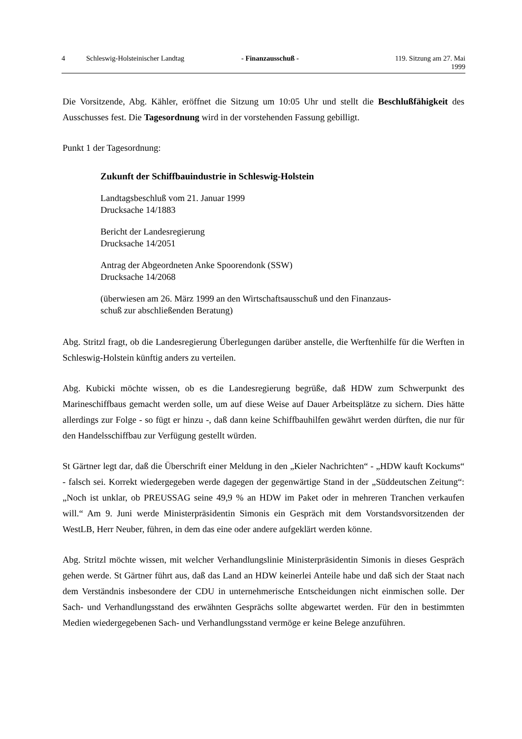4 Schleswig-Holsteinischer Landtag - Finanzausschuß - 119. Sitzung am 27. Mai 1999
Die Vorsitzende, Abg. Kähler, eröffnet die Sitzung um 10:05 Uhr und stellt die Beschlußfä­higkeit des Ausschusses fest. Die Tagesordnung wird in der vorstehenden Fassung gebilligt.
Punkt 1 der Tagesordnung:
Zukunft der Schiffbauindustrie in Schleswig-Holstein
Landtagsbeschluß vom 21. Januar 1999
Drucksache 14/1883
Bericht der Landesregierung
Drucksache 14/2051
Antrag der Abgeordneten Anke Spoorendonk (SSW)
Drucksache 14/2068
(überwiesen am 26. März 1999 an den Wirtschaftsausschuß und den Finanzaus-
schuß zur abschließenden Beratung)
Abg. Stritzl fragt, ob die Landesregierung Überlegungen darüber anstelle, die Werftenhilfe für die Werften in Schleswig-Holstein künftig anders zu verteilen.
Abg. Kubicki möchte wissen, ob es die Landesregierung begrüße, daß HDW zum Schwer­punkt des Marineschiffbaus gemacht werden solle, um auf diese Weise auf Dauer Arbeitsplätze zu sichern. Dies hätte allerdings zur Folge - so fügt er hinzu -, daß dann keine Schiffbauhilfen gewährt werden dürften, die nur für den Handelsschiffbau zur Verfügung gestellt würden.
St Gärtner legt dar, daß die Überschrift einer Meldung in den „Kieler Nachrichten“ - „HDW kauft Kockums“ - falsch sei. Korrekt wiedergegeben werde dagegen der gegenwärtige Stand in der „Süddeutschen Zeitung“: „Noch ist unklar, ob PREUSSAG seine 49,9 % an HDW im Paket oder in mehreren Tranchen verkaufen will.“ Am 9. Juni werde Ministerpräsidentin Simo­nis ein Gespräch mit dem Vorstandsvorsitzenden der WestLB, Herr Neuber, führen, in dem das eine oder andere aufgeklärt werden könne.
Abg. Stritzl möchte wissen, mit welcher Verhandlungslinie Ministerpräsidentin Simonis in die­ses Gespräch gehen werde. St Gärtner führt aus, daß das Land an HDW keinerlei Anteile habe und daß sich der Staat nach dem Verständnis insbesondere der CDU in unternehmerische Ent­scheidungen nicht einmischen solle. Der Sach- und Verhandlungsstand des erwähnten Ge­sprächs sollte abgewartet werden. Für den in bestimmten Medien wiedergegebenen Sach- und Verhandlungsstand vermöge er keine Belege anzuführen.